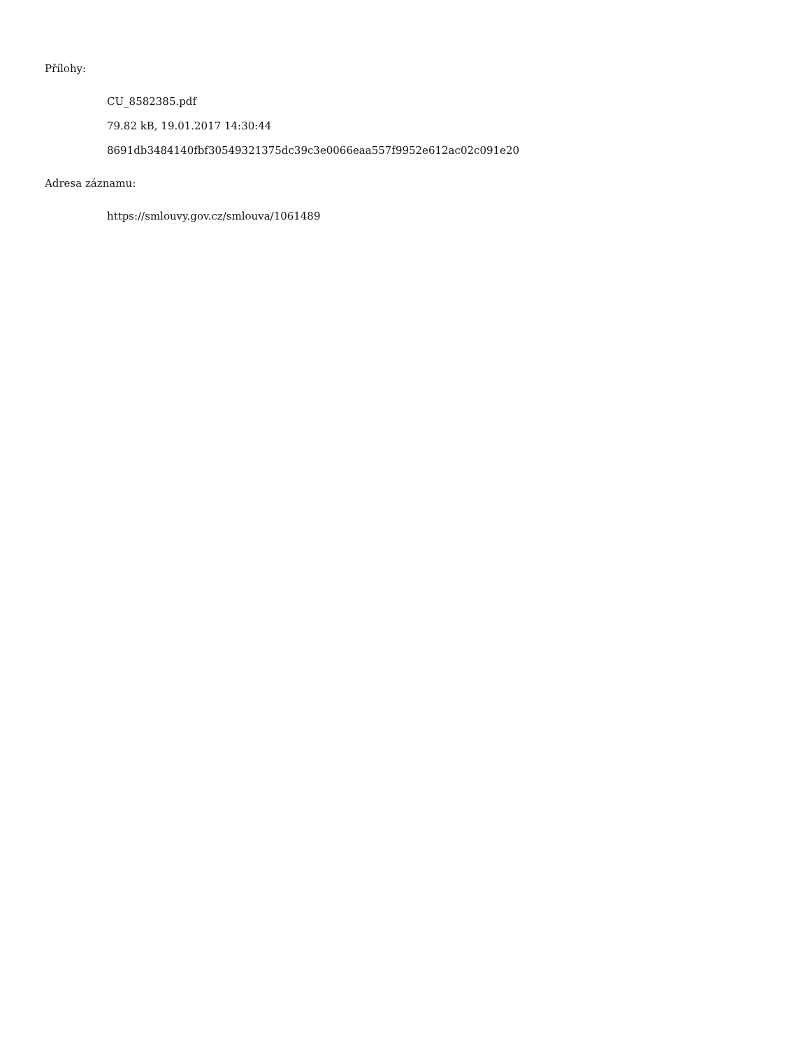Přílohy:
CU_8582385.pdf
79.82 kB, 19.01.2017 14:30:44
8691db3484140fbf30549321375dc39c3e0066eaa557f9952e612ac02c091e20
Adresa záznamu:
https://smlouvy.gov.cz/smlouva/1061489